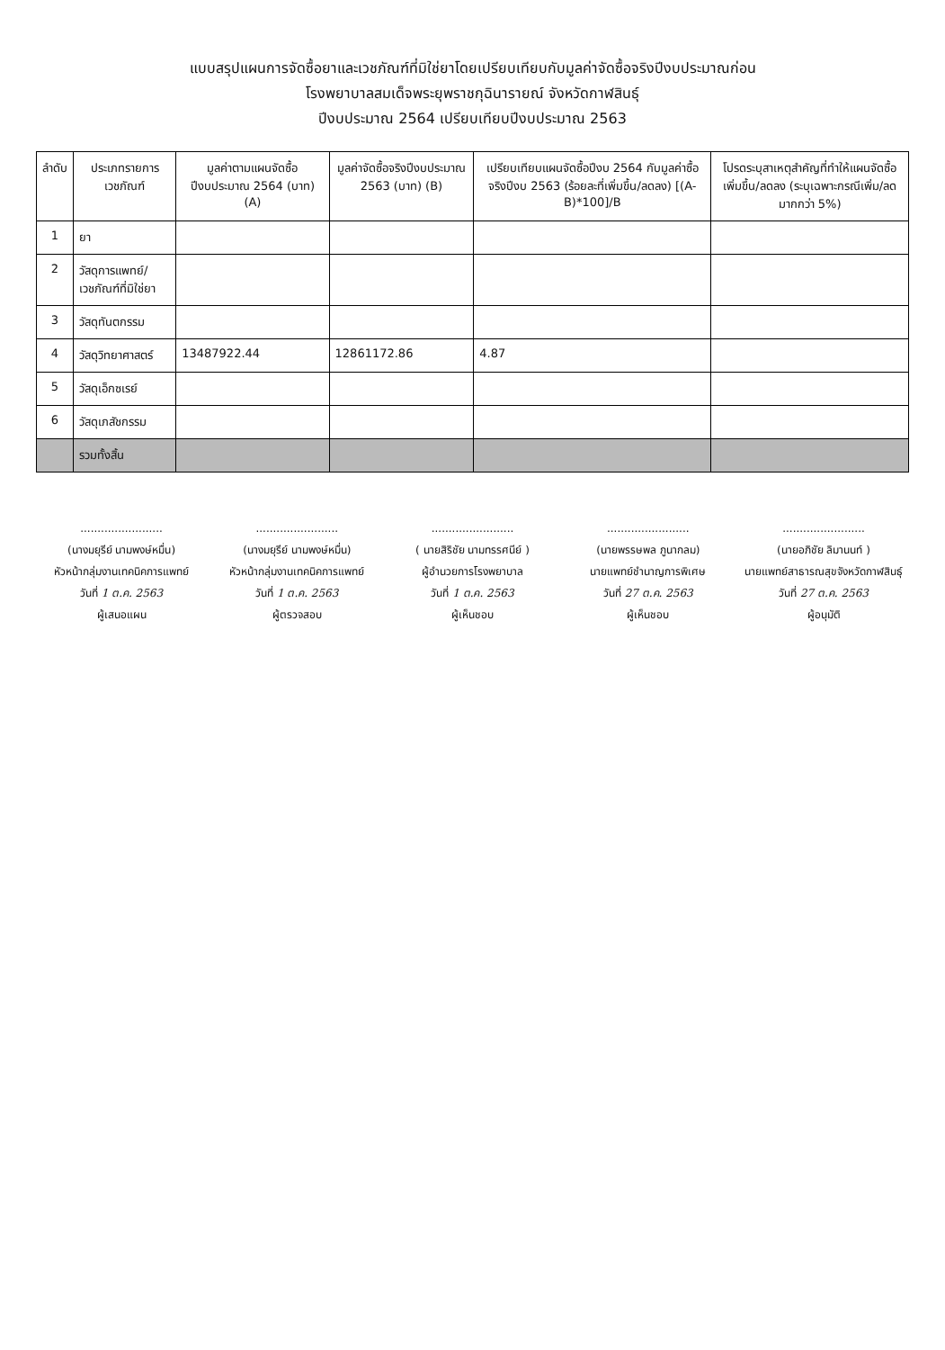แบบสรุปแผนการจัดซื้อยาและเวชภัณฑ์ที่มิใช่ยาโดยเปรียบเทียบกับมูลค่าจัดซื้อจริงปีงบประมาณก่อน
โรงพยาบาลสมเด็จพระยุพราชกุฉินารายณ์ จังหวัดกาฬสินธุ์
ปีงบประมาณ 2564 เปรียบเทียบปีงบประมาณ 2563
| ลำดับ | ประเภทรายการเวชภัณฑ์ | มูลค่าตามแผนจัดซื้อปีงบประมาณ 2564 (บาท) (A) | มูลค่าจัดซื้อจริงปีงบประมาณ 2563 (บาท) (B) | เปรียบเทียบแผนจัดซื้อปีงบ 2564 กับมูลค่าซื้อจริงปีงบ 2563 (ร้อยละที่เพิ่มขึ้น/ลดลง) [(A-B)*100]/B | โปรดระบุสาเหตุสำคัญที่ทำให้แผนจัดซื้อเพิ่มขึ้น/ลดลง (ระบุเฉพาะกรณีเพิ่ม/ลดมากกว่า 5%) |
| --- | --- | --- | --- | --- | --- |
| 1 | ยา | | | | |
| 2 | วัสดุการแพทย์/เวชภัณฑ์ที่มิใช่ยา | | | | |
| 3 | วัสดุทันตกรรม | | | | |
| 4 | วัสดุวิทยาศาสตร์ | 13487922.44 | 12861172.86 | 4.87 | |
| 5 | วัสดุเอ็กซเรย์ | | | | |
| 6 | วัสดุเภสัชกรรม | | | | |
| | รวมทั้งสิ้น | | | | |
........................
(นางมยุรีย์ นามพงษ์หมื่น)
หัวหน้ากลุ่มงานเทคนิคการแพทย์
วันที่ 1 ต.ค. 2563
ผู้เสนอแผน
........................
(นางมยุรีย์ นามพงษ์หมื่น)
หัวหน้ากลุ่มงานเทคนิคการแพทย์
วันที่ 1 ต.ค. 2563
ผู้ตรวจสอบ
........................
( นายสิริชัย นามทรรศนีย์ )
ผู้อำนวยการโรงพยาบาล
วันที่ 1 ต.ค. 2563
ผู้เห็นชอบ
........................
(นายพรรษพล ภูนากลม)
นายแพทย์ชำนาญการพิเศษ
วันที่ 27 ต.ค. 2563
ผู้เห็นชอบ
........................
(นายอภิชัย ลิมานนท์ )
นายแพทย์สาธารณสุขจังหวัดกาฬสินธุ์
วันที่ 27 ต.ค. 2563
ผู้อนุมัติ